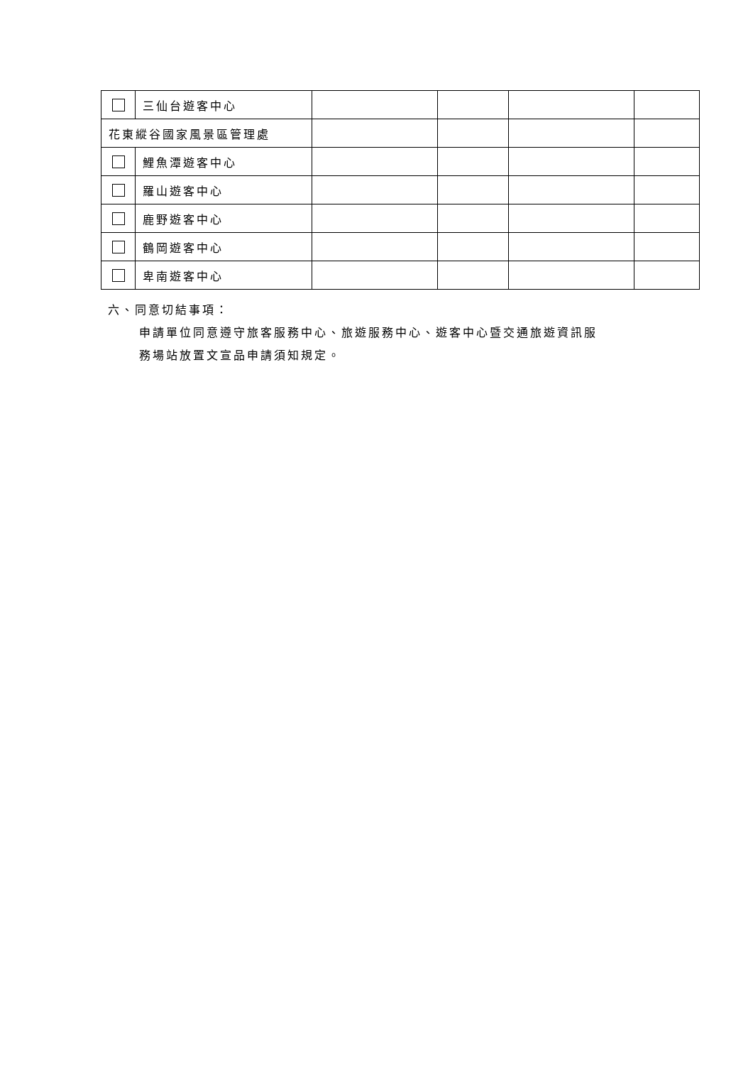| | 三仙台遊客中心 | | | | |
| 花東縱谷國家風景區管理處 | | | | | |
| | 鯉魚潭遊客中心 | | | | |
| | 羅山遊客中心 | | | | |
| | 鹿野遊客中心 | | | | |
| | 鶴岡遊客中心 | | | | |
| | 卑南遊客中心 | | | | |
六、同意切結事項：
申請單位同意遵守旅客服務中心、旅遊服務中心、遊客中心暨交通旅遊資訊服
務場站放置文宣品申請須知規定。